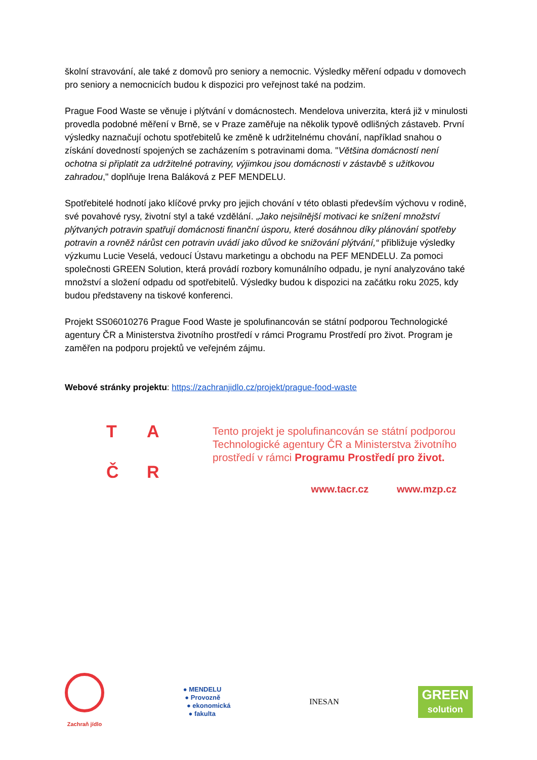školní stravování, ale také z domovů pro seniory a nemocnic. Výsledky měření odpadu v domovech pro seniory a nemocnicích budou k dispozici pro veřejnost také na podzim.
Prague Food Waste se věnuje i plýtvání v domácnostech. Mendelova univerzita, která již v minulosti provedla podobné měření v Brně, se v Praze zaměřuje na několik typově odlišných zástaveb. První výsledky naznačují ochotu spotřebitelů ke změně k udržitelnému chování, například snahou o získání dovedností spojených se zacházením s potravinami doma. "Většina domácností není ochotna si připlatit za udržitelné potraviny, výjimkou jsou domácnosti v zástavbě s užitkovou zahradou," doplňuje Irena Baláková z PEF MENDELU.
Spotřebitelé hodnotí jako klíčové prvky pro jejich chování v této oblasti především výchovu v rodině, své povahové rysy, životní styl a také vzdělání. „Jako nejsilnější motivaci ke snížení množství plýtvaných potravin spatřují domácnosti finanční úsporu, které dosáhnou díky plánování spotřeby potravin a rovněž nárůst cen potravin uvádí jako důvod ke snižování plýtvání,“ přibližuje výsledky výzkumu Lucie Veselá, vedoucí Ústavu marketingu a obchodu na PEF MENDELU. Za pomoci společnosti GREEN Solution, která provádí rozbory komunálního odpadu, je nyní analyzováno také množství a složení odpadu od spotřebitelů. Výsledky budou k dispozici na začátku roku 2025, kdy budou představeny na tiskové konferenci.
Projekt SS06010276 Prague Food Waste je spolufinancován se státní podporou Technologické agentury ČR a Ministerstva životního prostředí v rámci Programu Prostředí pro život. Program je zaměřen na podporu projektů ve veřejném zájmu.
Webové stránky projektu: https://zachranjidlo.cz/projekt/prague-food-waste
TAČR
Tento projekt je spolufinancován se státní podporou
Technologické agentury ČR a Ministerstva životního
prostředí v rámci Programu Prostředí pro život.
www.tacr.cz www.mzp.cz
Zachraň jídlo
● MENDELU
● Provozně
● ekonomická
● fakulta
INESAN
GREEN
solution